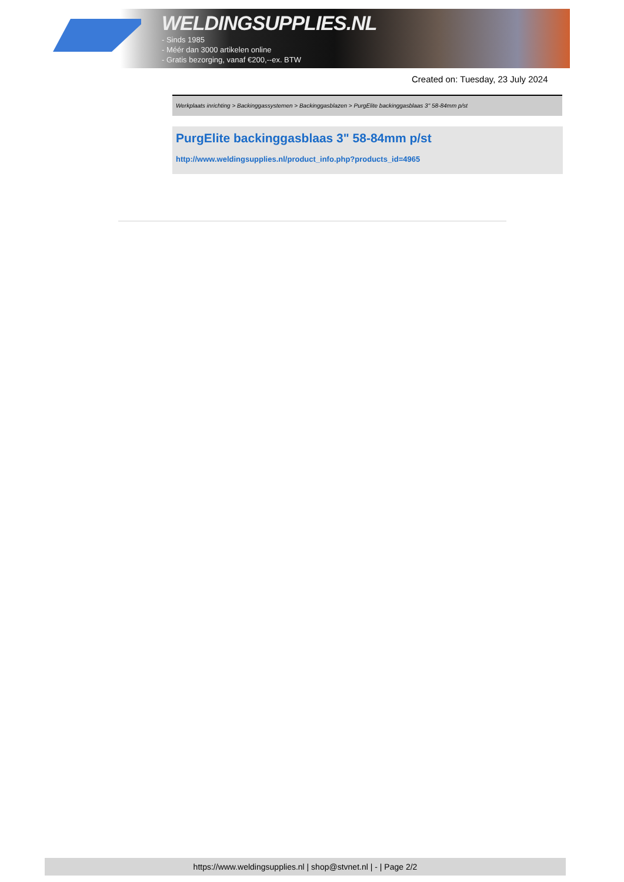WELDINGSUPPLIES.NL
- Sinds 1985
- Méér dan 3000 artikelen online
- Gratis bezorging, vanaf €200,--ex. BTW
Created on: Tuesday, 23 July 2024
Werkplaats inrichting > Backinggassystemen > Backinggasblazen > PurgElite backinggasblaas 3" 58-84mm p/st
PurgElite backinggasblaas 3" 58-84mm p/st
http://www.weldingsupplies.nl/product_info.php?products_id=4965
https://www.weldingsupplies.nl | shop@stvnet.nl | - | Page 2/2